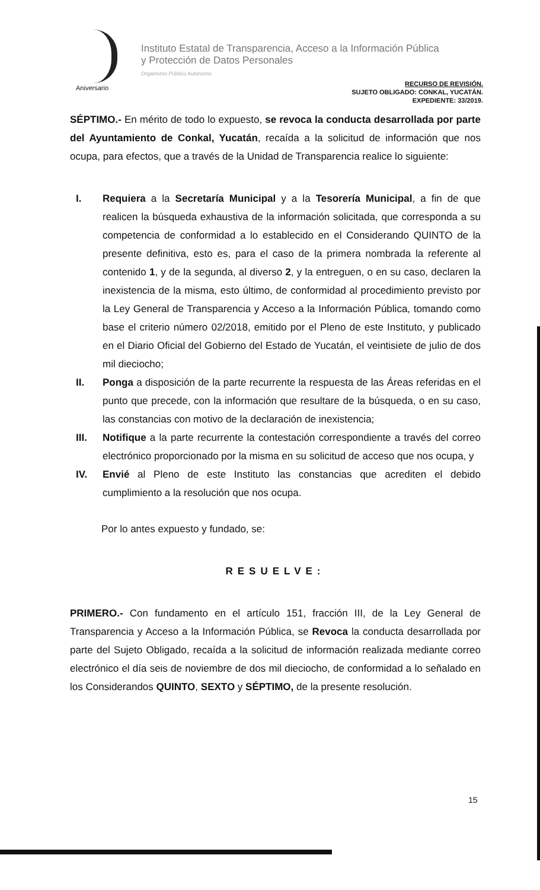Aniversario
Instituto Estatal de Transparencia, Acceso a la Información Pública
y Protección de Datos Personales
Organismo Público Autónomo
RECURSO DE REVISIÓN.
SUJETO OBLIGADO: CONKAL, YUCATÁN.
EXPEDIENTE: 33/2019.
SÉPTIMO.- En mérito de todo lo expuesto, se revoca la conducta desarrollada por parte del Ayuntamiento de Conkal, Yucatán, recaída a la solicitud de información que nos ocupa, para efectos, que a través de la Unidad de Transparencia realice lo siguiente:
I. Requiera a la Secretaría Municipal y a la Tesorería Municipal, a fin de que realicen la búsqueda exhaustiva de la información solicitada, que corresponda a su competencia de conformidad a lo establecido en el Considerando QUINTO de la presente definitiva, esto es, para el caso de la primera nombrada la referente al contenido 1, y de la segunda, al diverso 2, y la entreguen, o en su caso, declaren la inexistencia de la misma, esto último, de conformidad al procedimiento previsto por la Ley General de Transparencia y Acceso a la Información Pública, tomando como base el criterio número 02/2018, emitido por el Pleno de este Instituto, y publicado en el Diario Oficial del Gobierno del Estado de Yucatán, el veintisiete de julio de dos mil dieciocho;
II. Ponga a disposición de la parte recurrente la respuesta de las Áreas referidas en el punto que precede, con la información que resultare de la búsqueda, o en su caso, las constancias con motivo de la declaración de inexistencia;
III. Notifique a la parte recurrente la contestación correspondiente a través del correo electrónico proporcionado por la misma en su solicitud de acceso que nos ocupa, y
IV. Envié al Pleno de este Instituto las constancias que acrediten el debido cumplimiento a la resolución que nos ocupa.
Por lo antes expuesto y fundado, se:
RESUELVE:
PRIMERO.- Con fundamento en el artículo 151, fracción III, de la Ley General de Transparencia y Acceso a la Información Pública, se Revoca la conducta desarrollada por parte del Sujeto Obligado, recaída a la solicitud de información realizada mediante correo electrónico el día seis de noviembre de dos mil dieciocho, de conformidad a lo señalado en los Considerandos QUINTO, SEXTO y SÉPTIMO, de la presente resolución.
15